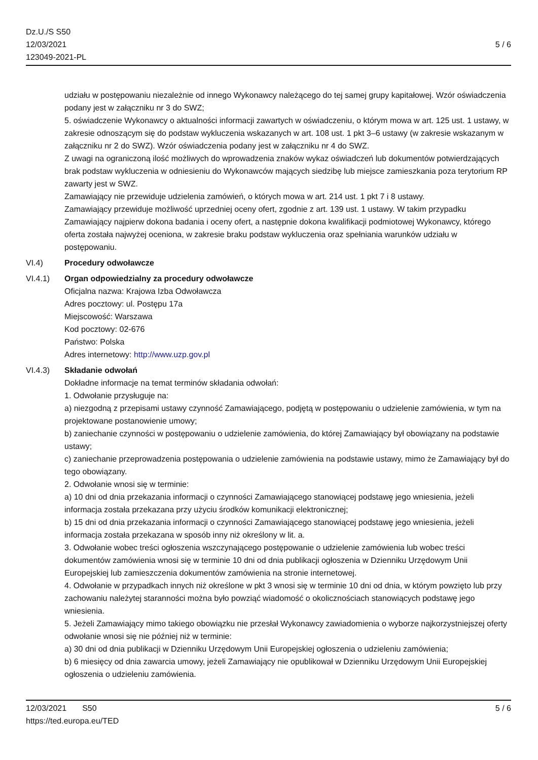Dz.U./S S50
12/03/2021
123049-2021-PL
5 / 6
udziału w postępowaniu niezależnie od innego Wykonawcy należącego do tej samej grupy kapitałowej. Wzór oświadczenia podany jest w załączniku nr 3 do SWZ;
5. oświadczenie Wykonawcy o aktualności informacji zawartych w oświadczeniu, o którym mowa w art. 125 ust. 1 ustawy, w zakresie odnoszącym się do podstaw wykluczenia wskazanych w art. 108 ust. 1 pkt 3–6 ustawy (w zakresie wskazanym w załączniku nr 2 do SWZ). Wzór oświadczenia podany jest w załączniku nr 4 do SWZ.
Z uwagi na ograniczoną ilość możliwych do wprowadzenia znaków wykaz oświadczeń lub dokumentów potwierdzających brak podstaw wykluczenia w odniesieniu do Wykonawców mających siedzibę lub miejsce zamieszkania poza terytorium RP zawarty jest w SWZ.
Zamawiający nie przewiduje udzielenia zamówień, o których mowa w art. 214 ust. 1 pkt 7 i 8 ustawy.
Zamawiający przewiduje możliwość uprzedniej oceny ofert, zgodnie z art. 139 ust. 1 ustawy. W takim przypadku Zamawiający najpierw dokona badania i oceny ofert, a następnie dokona kwalifikacji podmiotowej Wykonawcy, którego oferta została najwyżej oceniona, w zakresie braku podstaw wykluczenia oraz spełniania warunków udziału w postępowaniu.
VI.4) Procedury odwoławcze
VI.4.1) Organ odpowiedzialny za procedury odwoławcze
Oficjalna nazwa: Krajowa Izba Odwoławcza
Adres pocztowy: ul. Postępu 17a
Miejscowość: Warszawa
Kod pocztowy: 02-676
Państwo: Polska
Adres internetowy: http://www.uzp.gov.pl
VI.4.3) Składanie odwołań
Dokładne informacje na temat terminów składania odwołań:
1. Odwołanie przysługuje na:
a) niezgodną z przepisami ustawy czynność Zamawiającego, podjętą w postępowaniu o udzielenie zamówienia, w tym na projektowane postanowienie umowy;
b) zaniechanie czynności w postępowaniu o udzielenie zamówienia, do której Zamawiający był obowiązany na podstawie ustawy;
c) zaniechanie przeprowadzenia postępowania o udzielenie zamówienia na podstawie ustawy, mimo że Zamawiający był do tego obowiązany.
2. Odwołanie wnosi się w terminie:
a) 10 dni od dnia przekazania informacji o czynności Zamawiającego stanowiącej podstawę jego wniesienia, jeżeli informacja została przekazana przy użyciu środków komunikacji elektronicznej;
b) 15 dni od dnia przekazania informacji o czynności Zamawiającego stanowiącej podstawę jego wniesienia, jeżeli informacja została przekazana w sposób inny niż określony w lit. a.
3. Odwołanie wobec treści ogłoszenia wszczynającego postępowanie o udzielenie zamówienia lub wobec treści dokumentów zamówienia wnosi się w terminie 10 dni od dnia publikacji ogłoszenia w Dzienniku Urzędowym Unii Europejskiej lub zamieszczenia dokumentów zamówienia na stronie internetowej.
4. Odwołanie w przypadkach innych niż określone w pkt 3 wnosi się w terminie 10 dni od dnia, w którym powzięto lub przy zachowaniu należytej staranności można było powziąć wiadomość o okolicznościach stanowiących podstawę jego wniesienia.
5. Jeżeli Zamawiający mimo takiego obowiązku nie przesłał Wykonawcy zawiadomienia o wyborze najkorzystniejszej oferty odwołanie wnosi się nie później niż w terminie:
a) 30 dni od dnia publikacji w Dzienniku Urzędowym Unii Europejskiej ogłoszenia o udzieleniu zamówienia;
b) 6 miesięcy od dnia zawarcia umowy, jeżeli Zamawiający nie opublikował w Dzienniku Urzędowym Unii Europejskiej ogłoszenia o udzieleniu zamówienia.
12/03/2021 S50
https://ted.europa.eu/TED
5 / 6